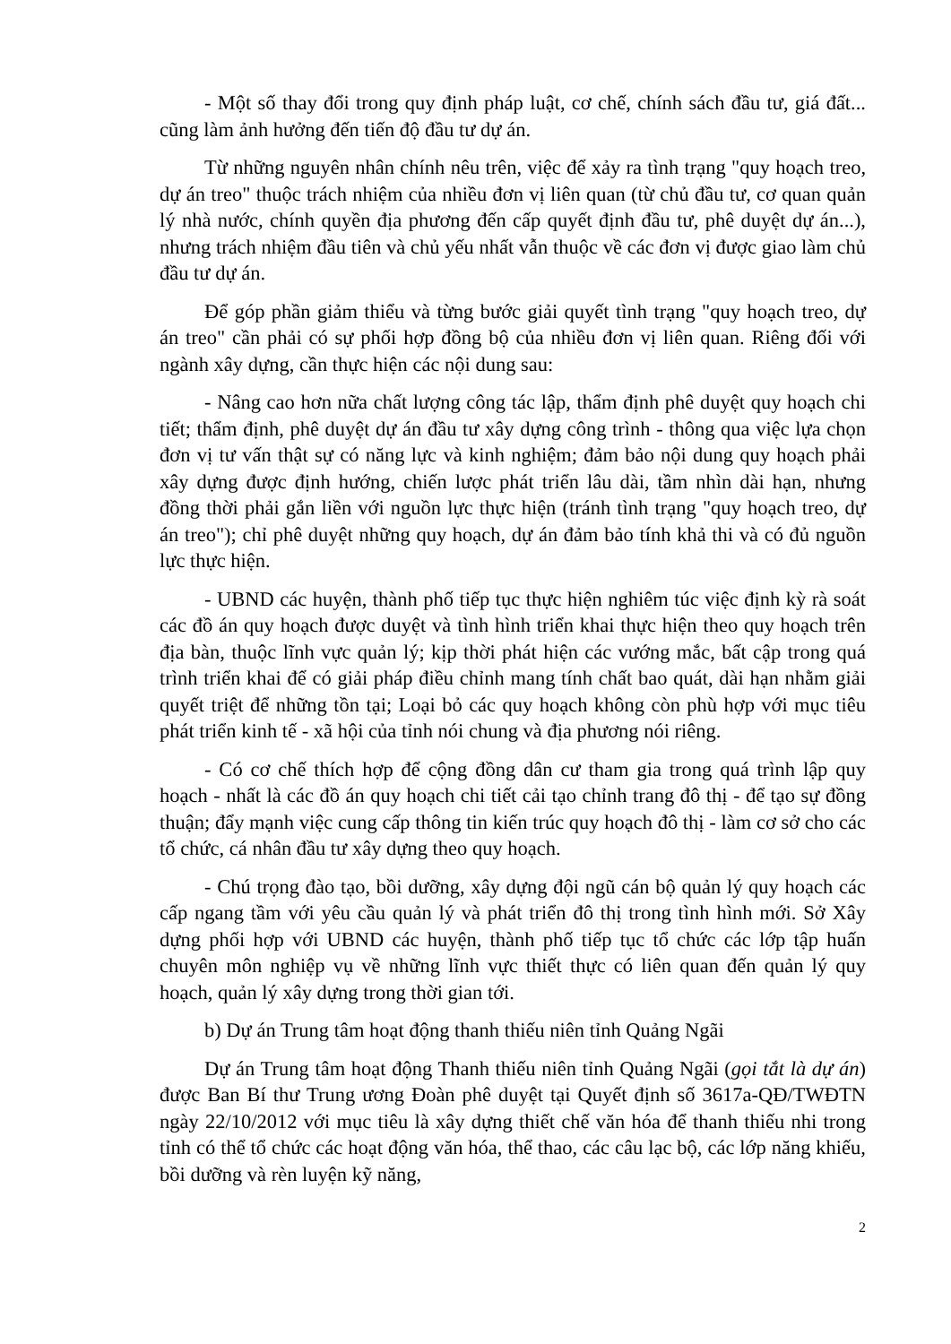- Một số thay đổi trong quy định pháp luật, cơ chế, chính sách đầu tư, giá đất... cũng làm ảnh hưởng đến tiến độ đầu tư dự án.
Từ những nguyên nhân chính nêu trên, việc để xảy ra tình trạng "quy hoạch treo, dự án treo" thuộc trách nhiệm của nhiều đơn vị liên quan (từ chủ đầu tư, cơ quan quản lý nhà nước, chính quyền địa phương đến cấp quyết định đầu tư, phê duyệt dự án...), nhưng trách nhiệm đầu tiên và chủ yếu nhất vẫn thuộc về các đơn vị được giao làm chủ đầu tư dự án.
Để góp phần giảm thiểu và từng bước giải quyết tình trạng "quy hoạch treo, dự án treo" cần phải có sự phối hợp đồng bộ của nhiều đơn vị liên quan. Riêng đối với ngành xây dựng, cần thực hiện các nội dung sau:
- Nâng cao hơn nữa chất lượng công tác lập, thẩm định phê duyệt quy hoạch chi tiết; thẩm định, phê duyệt dự án đầu tư xây dựng công trình - thông qua việc lựa chọn đơn vị tư vấn thật sự có năng lực và kinh nghiệm; đảm bảo nội dung quy hoạch phải xây dựng được định hướng, chiến lược phát triển lâu dài, tầm nhìn dài hạn, nhưng đồng thời phải gắn liền với nguồn lực thực hiện (tránh tình trạng "quy hoạch treo, dự án treo"); chỉ phê duyệt những quy hoạch, dự án đảm bảo tính khả thi và có đủ nguồn lực thực hiện.
- UBND các huyện, thành phố tiếp tục thực hiện nghiêm túc việc định kỳ rà soát các đồ án quy hoạch được duyệt và tình hình triển khai thực hiện theo quy hoạch trên địa bàn, thuộc lĩnh vực quản lý; kịp thời phát hiện các vướng mắc, bất cập trong quá trình triển khai để có giải pháp điều chỉnh mang tính chất bao quát, dài hạn nhằm giải quyết triệt để những tồn tại; Loại bỏ các quy hoạch không còn phù hợp với mục tiêu phát triển kinh tế - xã hội của tỉnh nói chung và địa phương nói riêng.
- Có cơ chế thích hợp để cộng đồng dân cư tham gia trong quá trình lập quy hoạch - nhất là các đồ án quy hoạch chi tiết cải tạo chỉnh trang đô thị - để tạo sự đồng thuận; đẩy mạnh việc cung cấp thông tin kiến trúc quy hoạch đô thị - làm cơ sở cho các tổ chức, cá nhân đầu tư xây dựng theo quy hoạch.
- Chú trọng đào tạo, bồi dưỡng, xây dựng đội ngũ cán bộ quản lý quy hoạch các cấp ngang tầm với yêu cầu quản lý và phát triển đô thị trong tình hình mới. Sở Xây dựng phối hợp với UBND các huyện, thành phố tiếp tục tổ chức các lớp tập huấn chuyên môn nghiệp vụ về những lĩnh vực thiết thực có liên quan đến quản lý quy hoạch, quản lý xây dựng trong thời gian tới.
b) Dự án Trung tâm hoạt động thanh thiếu niên tỉnh Quảng Ngãi
Dự án Trung tâm hoạt động Thanh thiếu niên tỉnh Quảng Ngãi (gọi tắt là dự án) được Ban Bí thư Trung ương Đoàn phê duyệt tại Quyết định số 3617a-QĐ/TWĐTN ngày 22/10/2012 với mục tiêu là xây dựng thiết chế văn hóa để thanh thiếu nhi trong tỉnh có thể tổ chức các hoạt động văn hóa, thể thao, các câu lạc bộ, các lớp năng khiếu, bồi dưỡng và rèn luyện kỹ năng,
2